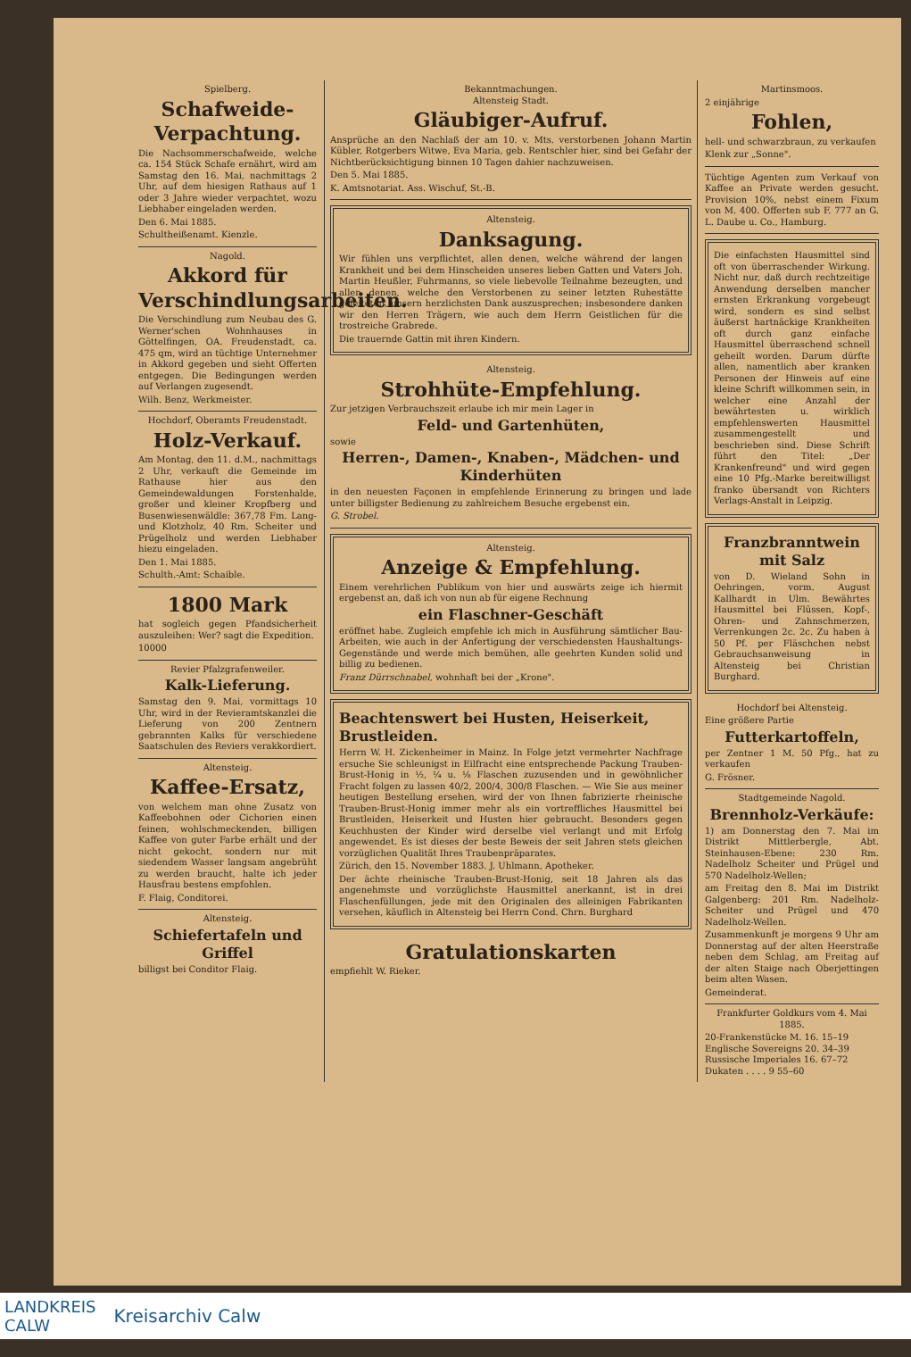Spielberg.
Schafweide-Verpachtung.
Die Nachsommerschafweide, welche ca. 154 Stück Schafe ernährt, wird am Samstag den 16. Mai, nachmittags 2 Uhr, auf dem hiesigen Rathaus auf 1 oder 3 Jahre wieder verpachtet, wozu Liebhaber eingeladen werden.
Den 6. Mai 1885.
Schultheißenamt. Kienzle.
Nagold.
Akkord für Verschindlungsarbeiten.
Die Verschindlung zum Neubau des G. Werner'schen Wohnhauses in Göttelfingen, OA. Freudenstadt, ca. 475 qm, wird an tüchtige Unternehmer in Akkord gegeben und sieht Offerten entgegen. Die Bedingungen werden auf Verlangen zugesendt.
Wilh. Benz, Werkmeister.
Hochdorf, Oberamts Freudenstadt.
Holz-Verkauf.
Am Montag, den 11. d.M., nachmittags 2 Uhr, verkauft die Gemeinde im Rathause hier aus den Gemeindewaldungen Forstenhalde, großer und kleiner Kropfberg und Busenwiesenwäldle: 367,78 Fm. Lang- und Klotzholz, 40 Rm. Scheiter und Prügelholz und werden Liebhaber hiezu eingeladen.
Den 1. Mai 1885.
Schulth.-Amt: Schaible.
1800 Mark
hat sogleich gegen Pfandsicherheit auszuleihen: Wer? sagt die Expedition.
10000
Revier Pfalzgrafenweiler.
Kalk-Lieferung.
Samstag den 9. Mai, vormittags 10 Uhr, wird in der Revieramtskanzlei die Lieferung von 200 Zentnern gebrannten Kalks für verschiedene Saatschulen des Reviers verakkordiert.
Altensteig.
Kaffee-Ersatz,
von welchem man ohne Zusatz von Kaffeebohnen oder Cichorien einen feinen, wohlschmeckenden, billigen Kaffee von guter Farbe erhält und der nicht gekocht, sondern nur mit siedendem Wasser langsam angebrüht zu werden braucht, halte ich jeder Hausfrau bestens empfohlen.
F. Flaig, Conditorei.
Altensteig.
Schiefertafeln und Griffel
billigst bei Conditor Flaig.
Bekanntmachungen.
Altensteig Stadt.
Gläubiger-Aufruf.
Ansprüche an den Nachlaß der am 10. v. Mts. verstorbenen Johann Martin Kübler, Rotgerbers Witwe, Eva Maria, geb. Rentschler hier, sind bei Gefahr der Nichtberücksichtigung binnen 10 Tagen dahier nachzuweisen.
Den 5. Mai 1885.
K. Amtsnotariat. Ass. Wischuf, St.-B.
Altensteig.
Danksagung.
Wir fühlen uns verpflichtet, allen denen, welche während der langen Krankheit und bei dem Hinscheiden unseres lieben Gatten und Vaters Joh. Martin Heußler, Fuhrmanns, so viele liebevolle Teilnahme bezeugten, und allen denen, welche den Verstorbenen zu seiner letzten Ruhestätte geleiteten, unsern herzlichsten Dank auszusprechen; insbesondere danken wir den Herren Trägern, wie auch dem Herrn Geistlichen für die trostreiche Grabrede.
Die trauernde Gattin mit ihren Kindern.
Altensteig.
Strohhüte-Empfehlung.
Zur jetzigen Verbrauchszeit erlaube ich mir mein Lager in
Feld- und Gartenhüten,
sowie
Herren-, Damen-, Knaben-, Mädchen- und Kinderhüten
in den neuesten Façonen in empfehlende Erinnerung zu bringen und lade unter billigster Bedienung zu zahlreichem Besuche ergebenst ein.
G. Strobel.
Altensteig.
Anzeige & Empfehlung.
Einem verehrlichen Publikum von hier und auswärts zeige ich hiermit ergebenst an, daß ich von nun ab für eigene Rechnung
ein Flaschner-Geschäft
eröffnet habe. Zugleich empfehle ich mich in Ausführung sämtlicher Bau-Arbeiten, wie auch in der Anfertigung der verschiedensten Haushaltungs-Gegenstände und werde mich bemühen, alle geehrten Kunden solid und billig zu bedienen.
Franz Dürrschnabel, wohnhaft bei der „Krone".
Beachtenswert bei Husten, Heiserkeit, Brustleiden.
Herrn W. H. Zickenheimer in Mainz. In Folge jetzt vermehrter Nachfrage ersuche Sie schleunigst in Eilfracht eine entsprechende Packung Trauben-Brust-Honig in ½, ¼ u. ⅛ Flaschen zuzusenden und in gewöhnlicher Fracht folgen zu lassen 40/2, 200/4, 300/8 Flaschen. — Wie Sie aus meiner heutigen Bestellung ersehen, wird der von Ihnen fabrizierte rheinische Trauben-Brust-Honig immer mehr als ein vortreffliches Hausmittel bei Brustleiden, Heiserkeit und Husten hier gebraucht. Besonders gegen Keuchhusten der Kinder wird derselbe viel verlangt und mit Erfolg angewendet. Es ist dieses der beste Beweis der seit Jahren stets gleichen vorzüglichen Qualität Ihres Traubenpräparates.
Zürich, den 15. November 1883. J. Uhlmann, Apotheker.
Der ächte rheinische Trauben-Brust-Honig, seit 18 Jahren als das angenehmste und vorzüglichste Hausmittel anerkannt, ist in drei Flaschenfüllungen, jede mit den Originalen des alleinigen Fabrikanten versehen, käuflich in Altensteig bei Herrn Cond. Chrn. Burghard
Gratulationskarten
empfiehlt W. Rieker.
Martinsmoos.
2 einjährige
Fohlen,
hell- und schwarzbraun, zu verkaufen
Klenk zur „Sonne".
Tüchtige Agenten zum Verkauf von Kaffee an Private werden gesucht. Provision 10%, nebst einem Fixum von M. 400. Offerten sub F. 777 an G. L. Daube u. Co., Hamburg.
Die einfachsten Hausmittel sind oft von überraschender Wirkung. Nicht nur, daß durch rechtzeitige Anwendung derselben mancher ernsten Erkrankung vorgebeugt wird, sondern es sind selbst äußerst hartnäckige Krankheiten oft durch ganz einfache Hausmittel überraschend schnell geheilt worden. Darum dürfte allen, namentlich aber kranken Personen der Hinweis auf eine kleine Schrift willkommen sein, in welcher eine Anzahl der bewährtesten u. wirklich empfehlenswerten Hausmittel zusammengestellt und beschrieben sind. Diese Schrift führt den Titel: „Der Krankenfreund" und wird gegen eine 10 Pfg.-Marke bereitwilligst franko übersandt von Richters Verlags-Anstalt in Leipzig.
Franzbranntwein mit Salz
von D. Wieland Sohn in Oehringen, vorm. August Kallhardt in Ulm. Bewährtes Hausmittel bei Flüssen, Kopf-, Ohren- und Zahnschmerzen, Verrenkungen 2c. 2c. Zu haben à 50 Pf. per Fläschchen nebst Gebrauchsanweisung in Altensteig bei Christian Burghard.
Hochdorf bei Altensteig.
Eine größere Partie
Futterkartoffeln,
per Zentner 1 M. 50 Pfg., hat zu verkaufen
G. Frösner.
Stadtgemeinde Nagold.
Brennholz-Verkäufe:
1) am Donnerstag den 7. Mai im Distrikt Mittlerbergle, Abt. Steinhausen-Ebene: 230 Rm. Nadelholz Scheiter und Prügel und 570 Nadelholz-Wellen;
am Freitag den 8. Mai im Distrikt Galgenberg: 201 Rm. Nadelholz-Scheiter und Prügel und 470 Nadelholz-Wellen.
Zusammenkunft je morgens 9 Uhr am Donnerstag auf der alten Heerstraße neben dem Schlag, am Freitag auf der alten Staige nach Oberjettingen beim alten Wasen.
Gemeinderat.
Frankfurter Goldkurs vom 4. Mai 1885.
20-Frankenstücke M. 16. 15–19
Englische Sovereigns 20. 34–39
Russische Imperiales 16. 67–72
Dukaten . . . . 9 55–60
LANDKREIS
CALW Kreisarchiv Calw